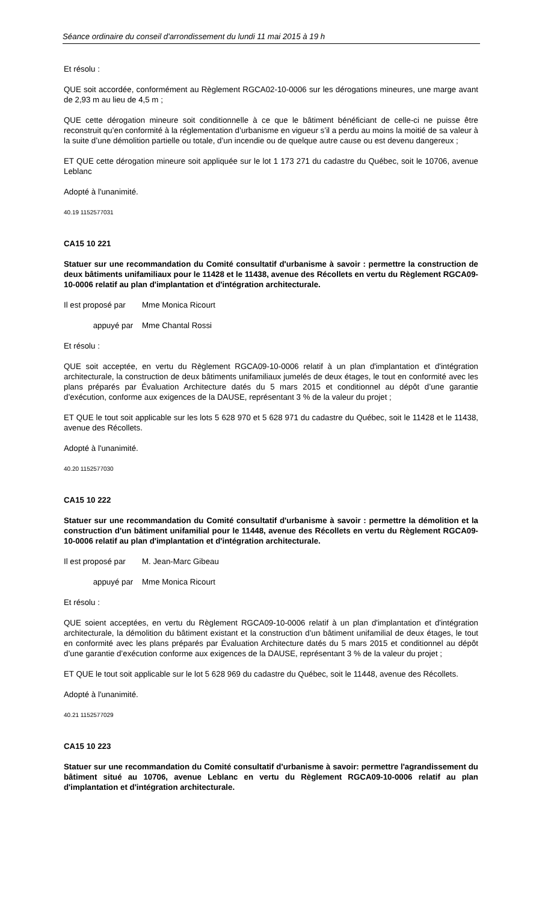Séance ordinaire du conseil d'arrondissement du lundi 11 mai 2015 à 19 h
Et résolu :
QUE soit accordée, conformément au Règlement RGCA02-10-0006 sur les dérogations mineures, une marge avant de 2,93 m au lieu de 4,5 m ;
QUE cette dérogation mineure soit conditionnelle à ce que le bâtiment bénéficiant de celle-ci ne puisse être reconstruit qu’en conformité à la réglementation d’urbanisme en vigueur s’il a perdu au moins la moitié de sa valeur à la suite d’une démolition partielle ou totale, d’un incendie ou de quelque autre cause ou est devenu dangereux ;
ET QUE cette dérogation mineure soit appliquée sur le lot 1 173 271 du cadastre du Québec, soit le 10706, avenue Leblanc
Adopté à l'unanimité.
40.19 1152577031
CA15 10 221
Statuer sur une recommandation du Comité consultatif d'urbanisme à savoir : permettre la construction de deux bâtiments unifamiliaux pour le 11428 et le 11438, avenue des Récollets en vertu du Règlement RGCA09-10-0006 relatif au plan d'implantation et d'intégration architecturale.
Il est proposé par Mme Monica Ricourt
appuyé par Mme Chantal Rossi
Et résolu :
QUE soit acceptée, en vertu du Règlement RGCA09-10-0006 relatif à un plan d'implantation et d'intégration architecturale, la construction de deux bâtiments unifamiliaux jumelés de deux étages, le tout en conformité avec les plans préparés par Évaluation Architecture datés du 5 mars 2015 et conditionnel au dépôt d’une garantie d’exécution, conforme aux exigences de la DAUSE, représentant 3 % de la valeur du projet ;
ET QUE le tout soit applicable sur les lots 5 628 970 et 5 628 971 du cadastre du Québec, soit le 11428 et le 11438, avenue des Récollets.
Adopté à l'unanimité.
40.20 1152577030
CA15 10 222
Statuer sur une recommandation du Comité consultatif d'urbanisme à savoir : permettre la démolition et la construction d'un bâtiment unifamilial pour le 11448, avenue des Récollets en vertu du Règlement RGCA09-10-0006 relatif au plan d'implantation et d'intégration architecturale.
Il est proposé par M. Jean-Marc Gibeau
appuyé par Mme Monica Ricourt
Et résolu :
QUE soient acceptées, en vertu du Règlement RGCA09-10-0006 relatif à un plan d'implantation et d'intégration architecturale, la démolition du bâtiment existant et la construction d’un bâtiment unifamilial de deux étages, le tout en conformité avec les plans préparés par Évaluation Architecture datés du 5 mars 2015 et conditionnel au dépôt d’une garantie d’exécution conforme aux exigences de la DAUSE, représentant 3 % de la valeur du projet ;
ET QUE le tout soit applicable sur le lot 5 628 969 du cadastre du Québec, soit le 11448, avenue des Récollets.
Adopté à l'unanimité.
40.21 1152577029
CA15 10 223
Statuer sur une recommandation du Comité consultatif d'urbanisme à savoir: permettre l'agrandissement du bâtiment situé au 10706, avenue Leblanc en vertu du Règlement RGCA09-10-0006 relatif au plan d'implantation et d'intégration architecturale.